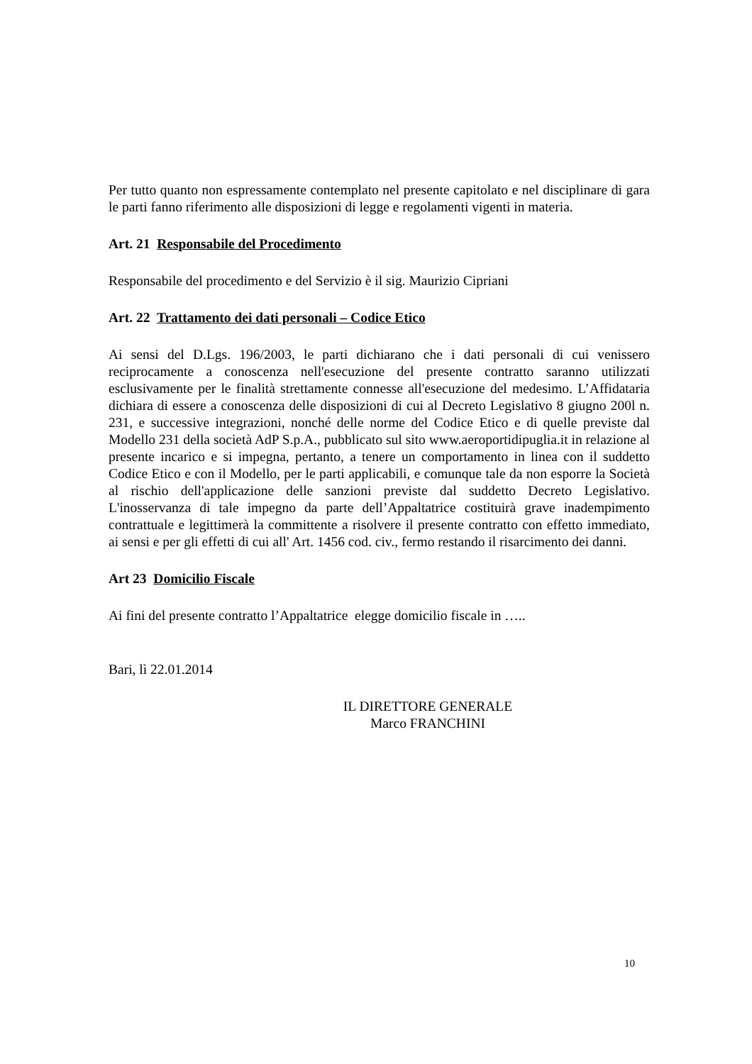Per tutto quanto non espressamente contemplato nel presente capitolato e nel disciplinare di gara le parti fanno riferimento alle disposizioni di legge e regolamenti vigenti in materia.
Art. 21 Responsabile del Procedimento
Responsabile del procedimento e del Servizio è il sig. Maurizio Cipriani
Art. 22 Trattamento dei dati personali – Codice Etico
Ai sensi del D.Lgs. 196/2003, le parti dichiarano che i dati personali di cui venissero reciprocamente a conoscenza nell'esecuzione del presente contratto saranno utilizzati esclusivamente per le finalità strettamente connesse all'esecuzione del medesimo. L’Affidataria dichiara di essere a conoscenza delle disposizioni di cui al Decreto Legislativo 8 giugno 200l n. 231, e successive integrazioni, nonché delle norme del Codice Etico e di quelle previste dal Modello 231 della società AdP S.p.A., pubblicato sul sito www.aeroportidipuglia.it in relazione al presente incarico e si impegna, pertanto, a tenere un comportamento in linea con il suddetto Codice Etico e con il Modello, per le parti applicabili, e comunque tale da non esporre la Società al rischio dell'applicazione delle sanzioni previste dal suddetto Decreto Legislativo. L'inosservanza di tale impegno da parte dell’Appaltatrice costituirà grave inadempimento contrattuale e legittimerà la committente a risolvere il presente contratto con effetto immediato, ai sensi e per gli effetti di cui all' Art. 1456 cod. civ., fermo restando il risarcimento dei danni.
Art 23 Domicilio Fiscale
Ai fini del presente contratto l’Appaltatrice elegge domicilio fiscale in …..
Bari, lì 22.01.2014
IL DIRETTORE GENERALE
Marco FRANCHINI
10